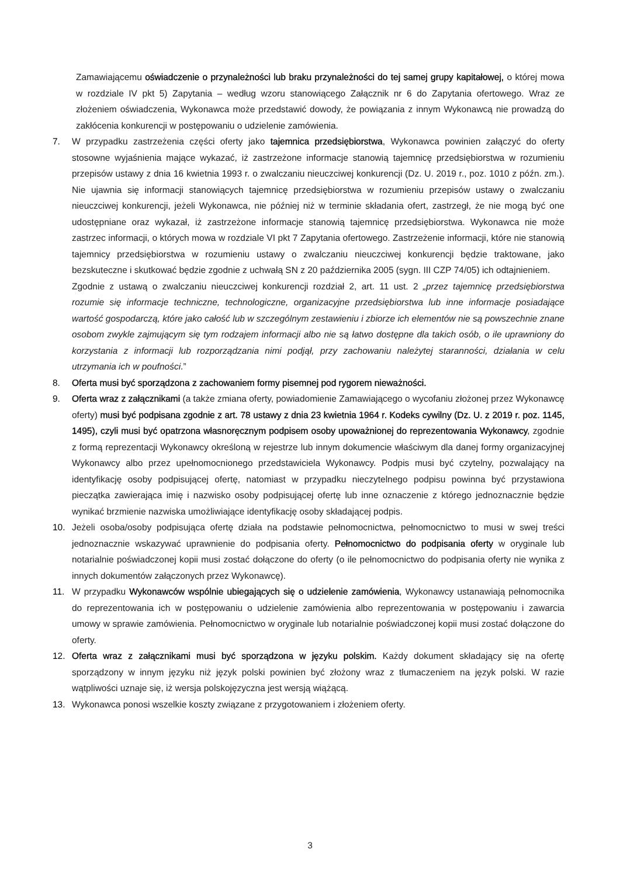Zamawiającemu oświadczenie o przynależności lub braku przynależności do tej samej grupy kapitałowej, o której mowa w rozdziale IV pkt 5) Zapytania – według wzoru stanowiącego Załącznik nr 6 do Zapytania ofertowego. Wraz ze złożeniem oświadczenia, Wykonawca może przedstawić dowody, że powiązania z innym Wykonawcą nie prowadzą do zakłócenia konkurencji w postępowaniu o udzielenie zamówienia.
7. W przypadku zastrzeżenia części oferty jako tajemnica przedsiębiorstwa, Wykonawca powinien załączyć do oferty stosowne wyjaśnienia mające wykazać, iż zastrzeżone informacje stanowią tajemnicę przedsiębiorstwa w rozumieniu przepisów ustawy z dnia 16 kwietnia 1993 r. o zwalczaniu nieuczciwej konkurencji (Dz. U. 2019 r., poz. 1010 z późn. zm.). Nie ujawnia się informacji stanowiących tajemnicę przedsiębiorstwa w rozumieniu przepisów ustawy o zwalczaniu nieuczciwej konkurencji, jeżeli Wykonawca, nie później niż w terminie składania ofert, zastrzegł, że nie mogą być one udostępniane oraz wykazał, iż zastrzeżone informacje stanowią tajemnicę przedsiębiorstwa. Wykonawca nie może zastrzec informacji, o których mowa w rozdziale VI pkt 7 Zapytania ofertowego. Zastrzeżenie informacji, które nie stanowią tajemnicy przedsiębiorstwa w rozumieniu ustawy o zwalczaniu nieuczciwej konkurencji będzie traktowane, jako bezskuteczne i skutkować będzie zgodnie z uchwałą SN z 20 października 2005 (sygn. III CZP 74/05) ich odtajnieniem.
Zgodnie z ustawą o zwalczaniu nieuczciwej konkurencji rozdział 2, art. 11 ust. 2 „przez tajemnicę przedsiębiorstwa rozumie się informacje techniczne, technologiczne, organizacyjne przedsiębiorstwa lub inne informacje posiadające wartość gospodarczą, które jako całość lub w szczególnym zestawieniu i zbiorze ich elementów nie są powszechnie znane osobom zwykle zajmującym się tym rodzajem informacji albo nie są łatwo dostępne dla takich osób, o ile uprawniony do korzystania z informacji lub rozporządzania nimi podjął, przy zachowaniu należytej staranności, działania w celu utrzymania ich w poufności.”
8. Oferta musi być sporządzona z zachowaniem formy pisemnej pod rygorem nieważności.
9. Oferta wraz z załącznikami (a także zmiana oferty, powiadomienie Zamawiającego o wycofaniu złożonej przez Wykonawcę oferty) musi być podpisana zgodnie z art. 78 ustawy z dnia 23 kwietnia 1964 r. Kodeks cywilny (Dz. U. z 2019 r. poz. 1145, 1495), czyli musi być opatrzona własnoręcznym podpisem osoby upoważnionej do reprezentowania Wykonawcy, zgodnie z formą reprezentacji Wykonawcy określoną w rejestrze lub innym dokumencie właściwym dla danej formy organizacyjnej Wykonawcy albo przez upełnomocnionego przedstawiciela Wykonawcy. Podpis musi być czytelny, pozwalający na identyfikację osoby podpisującej ofertę, natomiast w przypadku nieczytelnego podpisu powinna być przystawiona pieczątka zawierająca imię i nazwisko osoby podpisującej ofertę lub inne oznaczenie z którego jednoznacznie będzie wynikać brzmienie nazwiska umożliwiające identyfikację osoby składającej podpis.
10. Jeżeli osoba/osoby podpisująca ofertę działa na podstawie pełnomocnictwa, pełnomocnictwo to musi w swej treści jednoznacznie wskazywać uprawnienie do podpisania oferty. Pełnomocnictwo do podpisania oferty w oryginale lub notarialnie poświadczonej kopii musi zostać dołączone do oferty (o ile pełnomocnictwo do podpisania oferty nie wynika z innych dokumentów załączonych przez Wykonawcę).
11. W przypadku Wykonawców wspólnie ubiegających się o udzielenie zamówienia, Wykonawcy ustanawiają pełnomocnika do reprezentowania ich w postępowaniu o udzielenie zamówienia albo reprezentowania w postępowaniu i zawarcia umowy w sprawie zamówienia. Pełnomocnictwo w oryginale lub notarialnie poświadczonej kopii musi zostać dołączone do oferty.
12. Oferta wraz z załącznikami musi być sporządzona w języku polskim. Każdy dokument składający się na ofertę sporządzony w innym języku niż język polski powinien być złożony wraz z tłumaczeniem na język polski. W razie wątpliwości uznaje się, iż wersja polskojęzyczna jest wersją wiążącą.
13. Wykonawca ponosi wszelkie koszty związane z przygotowaniem i złożeniem oferty.
3